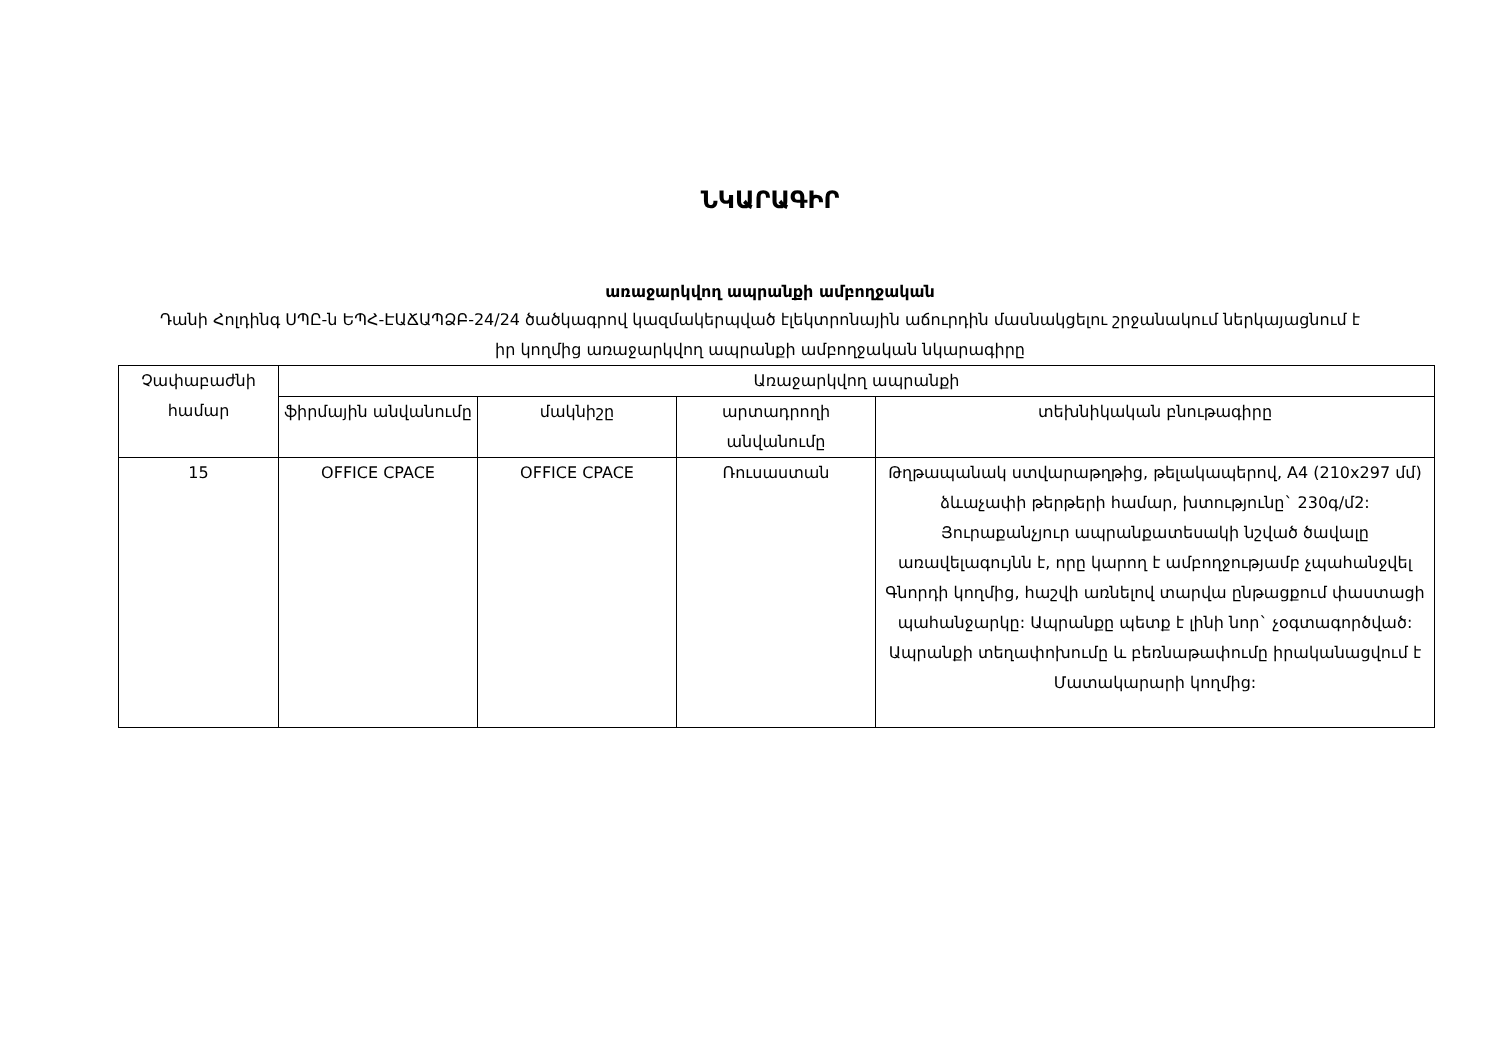ՆԿԱՐԱԳԻՐ
առաջարկվող ապրանքի ամբողջական
Դանի Հոլդինգ ՍՊԸ-ն ԵՊՀ-ԷԱՃԱՊՁԲ-24/24 ծածկագրով կազմակերպված էլեկտրոնային աճուրդին մասնակցելու շրջանակում ներկայացնում է իր կողմից առաջարկվող ապրանքի ամբողջական նկարագիրը
| Չափաբաժնի համար | Առաջարկվող ապրանքի | | | |
| --- | --- | --- | --- | --- |
| | ֆիրմային անվանումը | մակնիշը | արտադրողի անվանումը | տեխնիկական բնութագիրը |
| 15 | OFFICE CPACE | OFFICE CPACE | Ռուսաստան | Թղթապանակ ստվարաթղթից, թելակապերով, A4 (210x297 մմ) ձևաչափի թերթերի համար, խտությունը` 230գ/մ2: Յուրաքանչյուր ապրանքատեսակի նշված ծավալը առավելագույնն է, որը կարող է ամբողջությամբ չպահանջվել Գնորդի կողմից, հաշվի առնելով տարվա ընթացքում փաստացի պահանջարկը: Ապրանքը պետք է լինի նոր` չօգտագործված: Ապրանքի տեղափոխումը և բեռնաթափումը իրականացվում է Մատակարարի կողմից: |